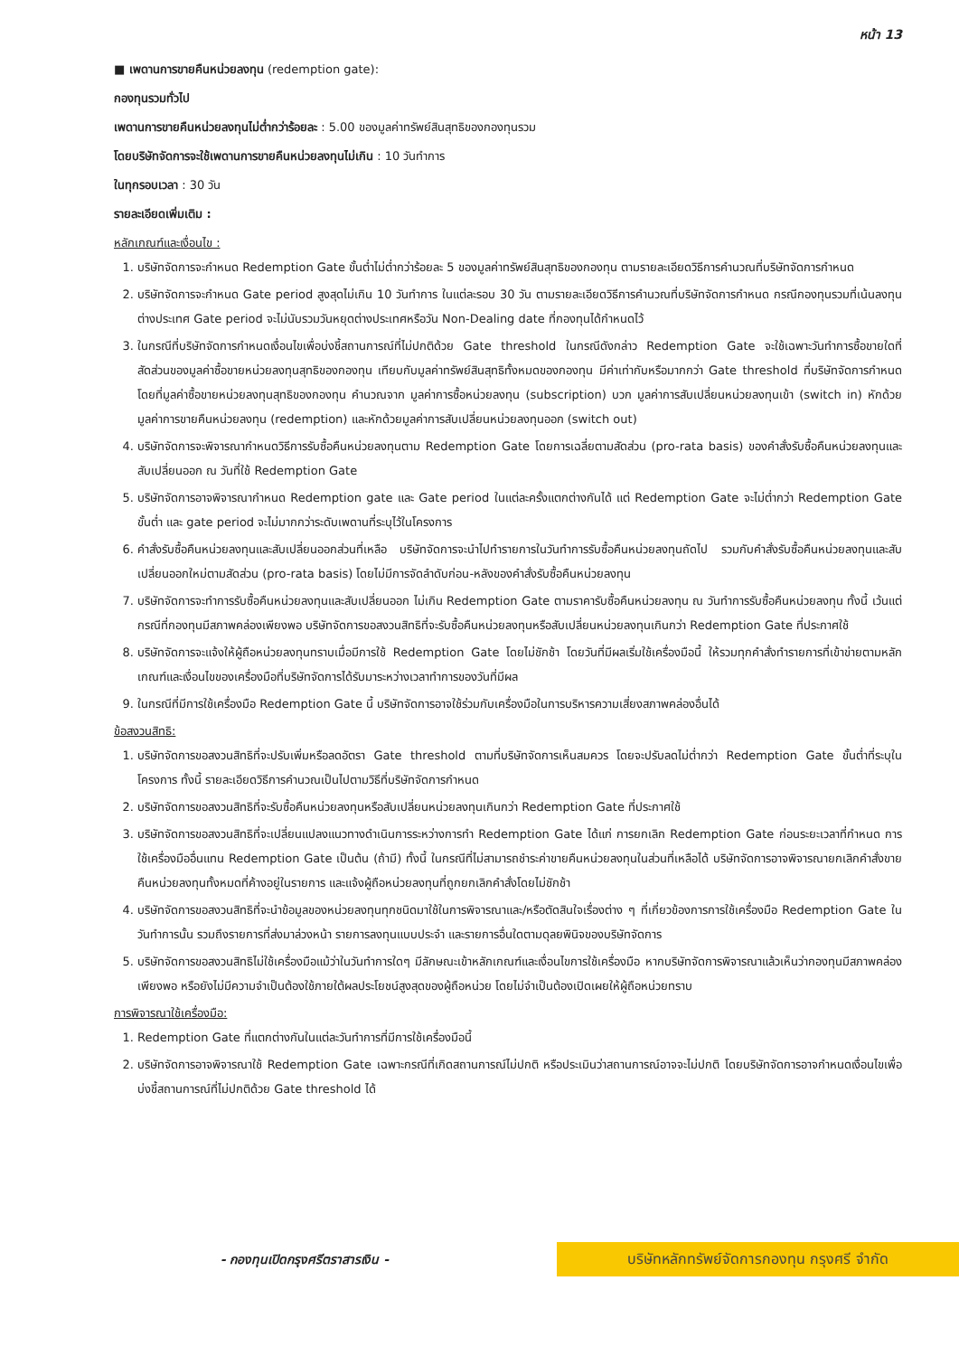หน้า 13
■ เพดานการขายคืนหน่วยลงทุน (redemption gate):
กองทุนรวมทั่วไป
เพดานการขายคืนหน่วยลงทุนไม่ต่ำกว่าร้อยละ : 5.00 ของมูลค่าทรัพย์สินสุทธิของกองทุนรวม
โดยบริษัทจัดการจะใช้เพดานการขายคืนหน่วยลงทุนไม่เกิน : 10 วันทำการ
ในทุกรอบเวลา : 30 วัน
รายละเอียดเพิ่มเติม :
หลักเกณฑ์และเงื่อนไข :
1. บริษัทจัดการจะกำหนด Redemption Gate ขั้นต่ำไม่ต่ำกว่าร้อยละ 5 ของมูลค่าทรัพย์สินสุทธิของกองทุน ตามรายละเอียดวิธีการคำนวณที่บริษัทจัดการกำหนด
2. บริษัทจัดการจะกำหนด Gate period สูงสุดไม่เกิน 10 วันทำการ ในแต่ละรอบ 30 วัน ตามรายละเอียดวิธีการคำนวณที่บริษัทจัดการกำหนด กรณีกองทุนรวมที่เน้นลงทุนต่างประเทศ Gate period จะไม่นับรวมวันหยุดต่างประเทศหรือวัน Non-Dealing date ที่กองทุนได้กำหนดไว้
3. ในกรณีที่บริษัทจัดการกำหนดเงื่อนไขเพื่อบ่งชี้สถานการณ์ที่ไม่ปกติด้วย Gate threshold ในกรณีดังกล่าว Redemption Gate จะใช้เฉพาะวันทำการซื้อขายใดที่ สัดส่วนของมูลค่าซื้อขายหน่วยลงทุนสุทธิของกองทุน เทียบกับมูลค่าทรัพย์สินสุทธิทั้งหมดของกองทุน มีค่าเท่ากับหรือมากกว่า Gate threshold ที่บริษัทจัดการกำหนด โดยที่มูลค่าซื้อขายหน่วยลงทุนสุทธิของกองทุน คำนวณจาก มูลค่าการซื้อหน่วยลงทุน (subscription) บวก มูลค่าการสับเปลี่ยนหน่วยลงทุนเข้า (switch in) หักด้วยมูลค่าการขายคืนหน่วยลงทุน (redemption) และหักด้วยมูลค่าการสับเปลี่ยนหน่วยลงทุนออก (switch out)
4. บริษัทจัดการจะพิจารณากำหนดวิธีการรับซื้อคืนหน่วยลงทุนตาม Redemption Gate โดยการเฉลี่ยตามสัดส่วน (pro-rata basis) ของคำสั่งรับซื้อคืนหน่วยลงทุนและสับเปลี่ยนออก ณ วันที่ใช้ Redemption Gate
5. บริษัทจัดการอาจพิจารณากำหนด Redemption gate และ Gate period ในแต่ละครั้งแตกต่างกันได้ แต่ Redemption Gate จะไม่ต่ำกว่า Redemption Gate ขั้นต่ำ และ gate period จะไม่มากกว่าระดับเพดานที่ระบุไว้ในโครงการ
6. คำสั่งรับซื้อคืนหน่วยลงทุนและสับเปลี่ยนออกส่วนที่เหลือ บริษัทจัดการจะนำไปทำรายการในวันทำการรับซื้อคืนหน่วยลงทุนถัดไป รวมกับคำสั่งรับซื้อคืนหน่วยลงทุนและสับเปลี่ยนออกใหม่ตามสัดส่วน (pro-rata basis) โดยไม่มีการจัดลำดับก่อน-หลังของคำสั่งรับซื้อคืนหน่วยลงทุน
7. บริษัทจัดการจะทำการรับซื้อคืนหน่วยลงทุนและสับเปลี่ยนออก ไม่เกิน Redemption Gate ตามราคารับซื้อคืนหน่วยลงทุน ณ วันทำการรับซื้อคืนหน่วยลงทุน ทั้งนี้ เว้นแต่กรณีที่กองทุนมีสภาพคล่องเพียงพอ บริษัทจัดการขอสงวนสิทธิที่จะรับซื้อคืนหน่วยลงทุนหรือสับเปลี่ยนหน่วยลงทุนเกินกว่า Redemption Gate ที่ประกาศใช้
8. บริษัทจัดการจะแจ้งให้ผู้ถือหน่วยลงทุนทราบเมื่อมีการใช้ Redemption Gate โดยไม่ชักช้า โดยวันที่มีผลเริ่มใช้เครื่องมือนี้ ให้รวมทุกคำสั่งทำรายการที่เข้าข่ายตามหลักเกณฑ์และเงื่อนไขของเครื่องมือที่บริษัทจัดการได้รับมาระหว่างเวลาทำการของวันที่มีผล
9. ในกรณีที่มีการใช้เครื่องมือ Redemption Gate นี้ บริษัทจัดการอาจใช้ร่วมกับเครื่องมือในการบริหารความเสี่ยงสภาพคล่องอื่นได้
ข้อสงวนสิทธิ:
1. บริษัทจัดการขอสงวนสิทธิที่จะปรับเพิ่มหรือลดอัตรา Gate threshold ตามที่บริษัทจัดการเห็นสมควร โดยจะปรับลดไม่ต่ำกว่า Redemption Gate ขั้นต่ำที่ระบุในโครงการ ทั้งนี้ รายละเอียดวิธีการคำนวณเป็นไปตามวิธีที่บริษัทจัดการกำหนด
2. บริษัทจัดการขอสงวนสิทธิที่จะรับซื้อคืนหน่วยลงทุนหรือสับเปลี่ยนหน่วยลงทุนเกินกว่า Redemption Gate ที่ประกาศใช้
3. บริษัทจัดการขอสงวนสิทธิที่จะเปลี่ยนแปลงแนวทางดำเนินการระหว่างการทำ Redemption Gate ได้แก่ การยกเลิก Redemption Gate ก่อนระยะเวลาที่กำหนด การใช้เครื่องมืออื่นแทน Redemption Gate เป็นต้น (ถ้ามี) ทั้งนี้ ในกรณีที่ไม่สามารถชำระค่าขายคืนหน่วยลงทุนในส่วนที่เหลือได้ บริษัทจัดการอาจพิจารณายกเลิกคำสั่งขายคืนหน่วยลงทุนทั้งหมดที่ค้างอยู่ในรายการ และแจ้งผู้ถือหน่วยลงทุนที่ถูกยกเลิกคำสั่งโดยไม่ชักช้า
4. บริษัทจัดการขอสงวนสิทธิที่จะนำข้อมูลของหน่วยลงทุนทุกชนิดมาใช้ในการพิจารณาและ/หรือตัดสินใจเรื่องต่าง ๆ ที่เกี่ยวข้องการการใช้เครื่องมือ Redemption Gate ในวันทำการนั้น รวมถึงรายการที่ส่งมาล่วงหน้า รายการลงทุนแบบประจำ และรายการอื่นใดตามดุลยพินิจของบริษัทจัดการ
5. บริษัทจัดการขอสงวนสิทธิไม่ใช้เครื่องมือแม้ว่าในวันทำการใดๆ มีลักษณะเข้าหลักเกณฑ์และเงื่อนไขการใช้เครื่องมือ หากบริษัทจัดการพิจารณาแล้วเห็นว่ากองทุนมีสภาพคล่องเพียงพอ หรือยังไม่มีความจำเป็นต้องใช้ภายใต้ผลประโยชน์สูงสุดของผู้ถือหน่วย โดยไม่จำเป็นต้องเปิดเผยให้ผู้ถือหน่วยทราบ
การพิจารณาใช้เครื่องมือ:
1. Redemption Gate ที่แตกต่างกันในแต่ละวันทำการที่มีการใช้เครื่องมือนี้
2. บริษัทจัดการอาจพิจารณาใช้ Redemption Gate เฉพาะกรณีที่เกิดสถานการณ์ไม่ปกติ หรือประเมินว่าสถานการณ์อาจจะไม่ปกติ โดยบริษัทจัดการอาจกำหนดเงื่อนไขเพื่อบ่งชี้สถานการณ์ที่ไม่ปกติด้วย Gate threshold ได้
- กองทุนเปิดกรุงศรีตราสารเงิน -
บริษัทหลักทรัพย์จัดการกองทุน กรุงศรี จำกัด